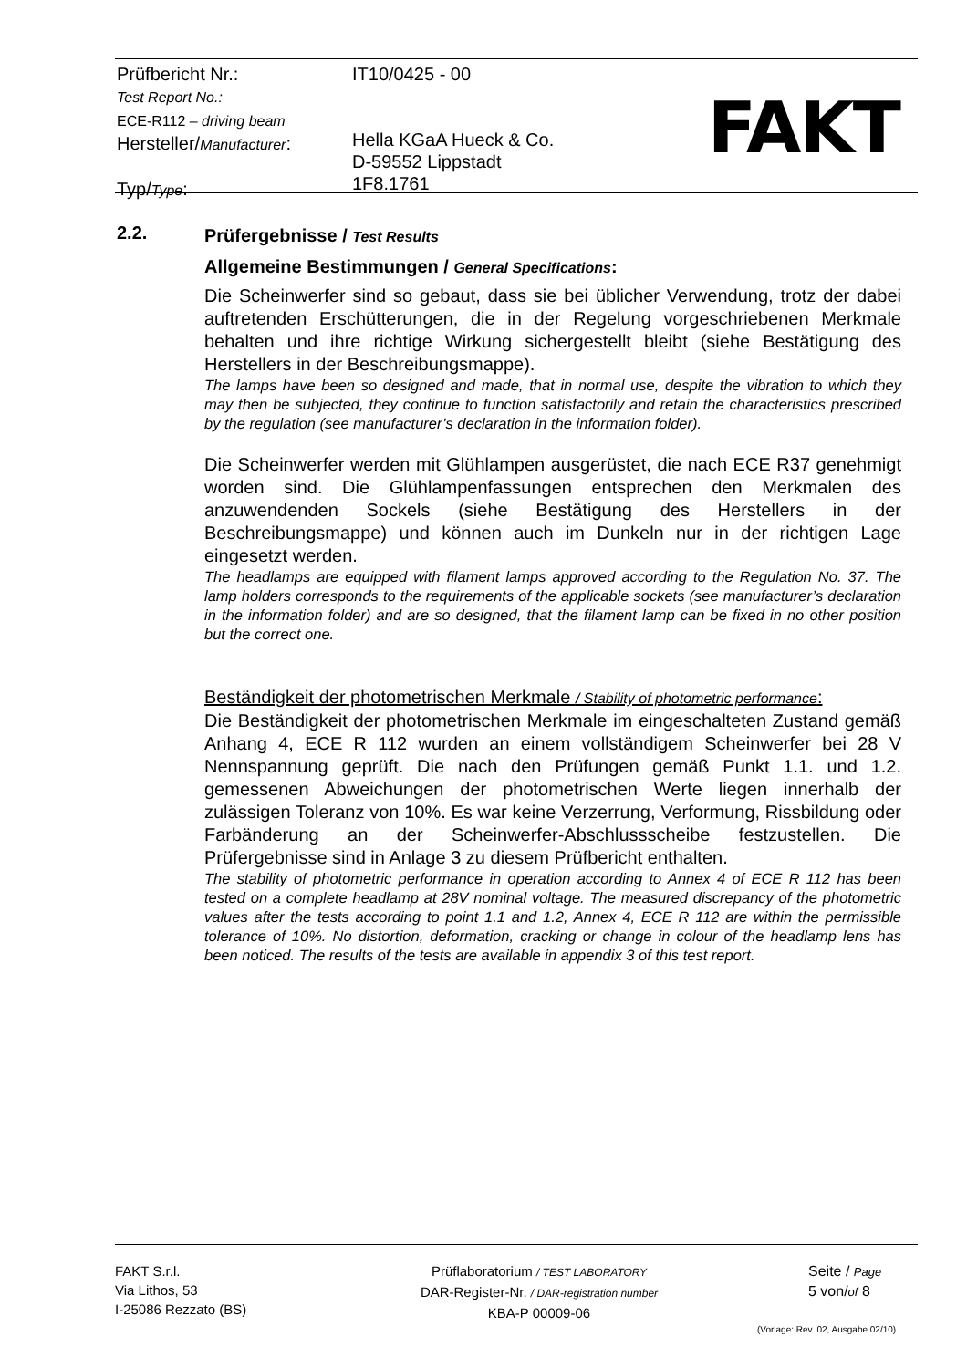Prüfbericht Nr.:
Test Report No.:
ECE-R112 – driving beam
Hersteller/Manufacturer:
Typ/Type:
IT10/0425 - 00
Hella KGaA Hueck & Co.
D-59552 Lippstadt
1F8.1761
FAKT
2.2.
Prüfergebnisse / Test Results
Allgemeine Bestimmungen / General Specifications:
Die Scheinwerfer sind so gebaut, dass sie bei üblicher Verwendung, trotz der dabei auftretenden Erschütterungen, die in der Regelung vorgeschriebenen Merkmale behalten und ihre richtige Wirkung sichergestellt bleibt (siehe Bestätigung des Herstellers in der Beschreibungsmappe).
The lamps have been so designed and made, that in normal use, despite the vibration to which they may then be subjected, they continue to function satisfactorily and retain the characteristics prescribed by the regulation (see manufacturer’s declaration in the information folder).
Die Scheinwerfer werden mit Glühlampen ausgerüstet, die nach ECE R37 genehmigt worden sind. Die Glühlampenfassungen entsprechen den Merkmalen des anzuwendenden Sockels (siehe Bestätigung des Herstellers in der Beschreibungsmappe) und können auch im Dunkeln nur in der richtigen Lage eingesetzt werden.
The headlamps are equipped with filament lamps approved according to the Regulation No. 37. The lamp holders corresponds to the requirements of the applicable sockets (see manufacturer’s declaration in the information folder) and are so designed, that the filament lamp can be fixed in no other position but the correct one.
Beständigkeit der photometrischen Merkmale / Stability of photometric performance:
Die Beständigkeit der photometrischen Merkmale im eingeschalteten Zustand gemäß Anhang 4, ECE R 112 wurden an einem vollständigem Scheinwerfer bei 28 V Nennspannung geprüft. Die nach den Prüfungen gemäß Punkt 1.1. und 1.2. gemessenen Abweichungen der photometrischen Werte liegen innerhalb der zulässigen Toleranz von 10%. Es war keine Verzerrung, Verformung, Rissbildung oder Farbänderung an der Scheinwerfer-Abschlussscheibe festzustellen. Die Prüfergebnisse sind in Anlage 3 zu diesem Prüfbericht enthalten.
The stability of photometric performance in operation according to Annex 4 of ECE R 112 has been tested on a complete headlamp at 28V nominal voltage. The measured discrepancy of the photometric values after the tests according to point 1.1 and 1.2, Annex 4, ECE R 112 are within the permissible tolerance of 10%. No distortion, deformation, cracking or change in colour of the headlamp lens has been noticed. The results of the tests are available in appendix 3 of this test report.
FAKT S.r.l.
Via Lithos, 53
I-25086 Rezzato (BS)
Prüflaboratorium / TEST LABORATORY
DAR-Register-Nr. / DAR-registration number
KBA-P 00009-06
Seite / Page
5 von/of 8
(Vorlage: Rev. 02, Ausgabe 02/10)